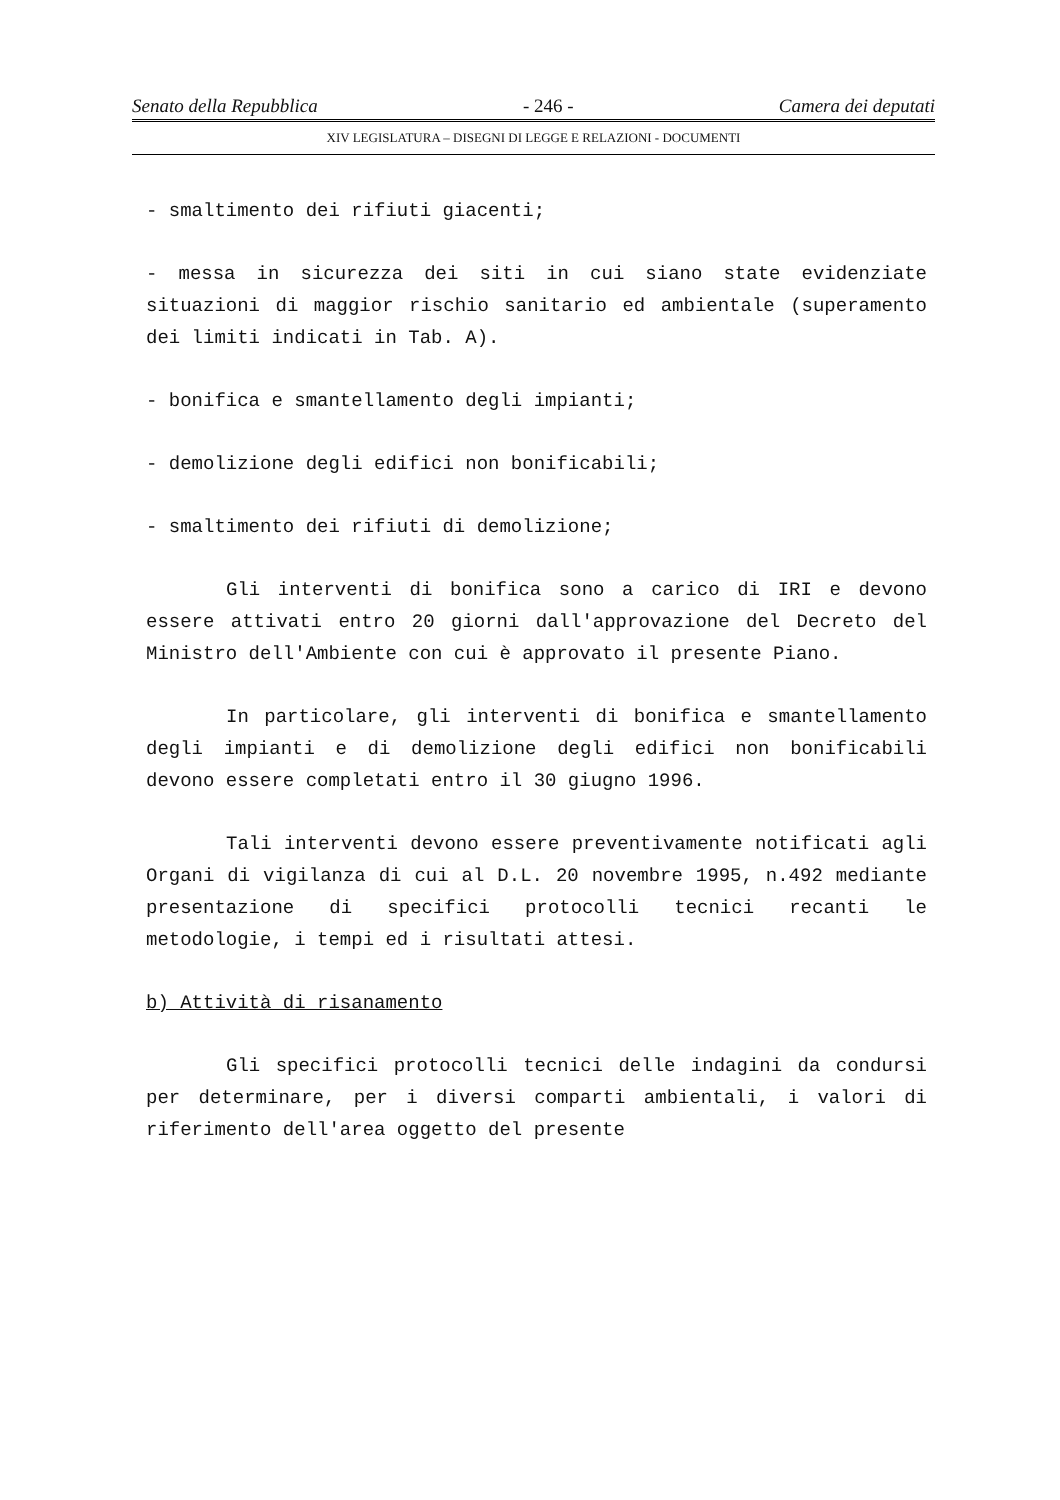Senato della Repubblica - 246 - Camera dei deputati
XIV LEGISLATURA – DISEGNI DI LEGGE E RELAZIONI - DOCUMENTI
- smaltimento dei rifiuti giacenti;
- messa in sicurezza dei siti in cui siano state evidenziate situazioni di maggior rischio sanitario ed ambientale (superamento dei limiti indicati in Tab. A).
- bonifica e smantellamento degli impianti;
- demolizione degli edifici non bonificabili;
- smaltimento dei rifiuti di demolizione;
Gli interventi di bonifica sono a carico di IRI e devono essere attivati entro 20 giorni dall'approvazione del Decreto del Ministro dell'Ambiente con cui è approvato il presente Piano.
In particolare, gli interventi di bonifica e smantellamento degli impianti e di demolizione degli edifici non bonificabili devono essere completati entro il 30 giugno 1996.
Tali interventi devono essere preventivamente notificati agli Organi di vigilanza di cui al D.L. 20 novembre 1995, n.492 mediante presentazione di specifici protocolli tecnici recanti le metodologie, i tempi ed i risultati attesi.
b) Attività di risanamento
Gli specifici protocolli tecnici delle indagini da condursi per determinare, per i diversi comparti ambientali, i valori di riferimento dell'area oggetto del presente